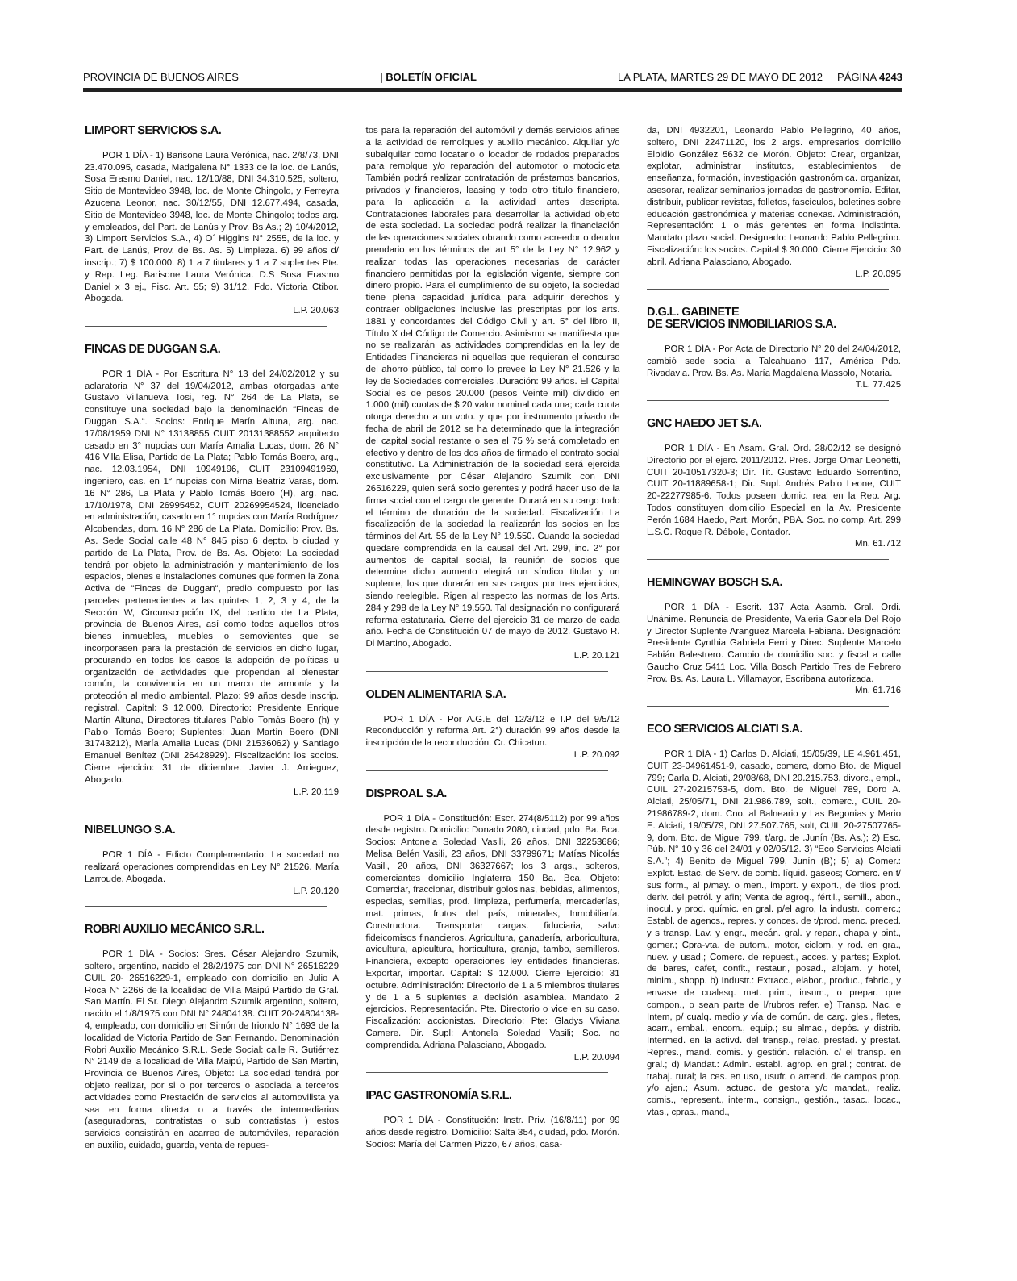PROVINCIA DE BUENOS AIRES | BOLETÍN OFICIAL LA PLATA, MARTES 29 DE MAYO DE 2012 PÁGINA 4243
LIMPORT SERVICIOS S.A.
POR 1 DÍA - 1) Barisone Laura Verónica, nac. 2/8/73, DNI 23.470.095, casada, Madgalena N° 1333 de la loc. de Lanús, Sosa Erasmo Daniel, nac. 12/10/88, DNI 34.310.525, soltero, Sitio de Montevideo 3948, loc. de Monte Chingolo, y Ferreyra Azucena Leonor, nac. 30/12/55, DNI 12.677.494, casada, Sitio de Montevideo 3948, loc. de Monte Chingolo; todos arg. y empleados, del Part. de Lanús y Prov. Bs As.; 2) 10/4/2012, 3) Limport Servicios S.A., 4) O´ Higgins N° 2555, de la loc. y Part. de Lanús, Prov. de Bs. As. 5) Limpieza. 6) 99 años d/ inscrip.; 7) $ 100.000. 8) 1 a 7 titulares y 1 a 7 suplentes Pte. y Rep. Leg. Barisone Laura Verónica. D.S Sosa Erasmo Daniel x 3 ej., Fisc. Art. 55; 9) 31/12. Fdo. Victoria Ctibor. Abogada.
L.P. 20.063
FINCAS DE DUGGAN S.A.
POR 1 DÍA - Por Escritura N° 13 del 24/02/2012 y su aclaratoria N° 37 del 19/04/2012, ambas otorgadas ante Gustavo Villanueva Tosi, reg. N° 264 de La Plata, se constituye una sociedad bajo la denominación “Fincas de Duggan S.A.“. Socios: Enrique Marín Altuna, arg. nac. 17/08/1959 DNI N° 13138855 CUIT 20131388552 arquitecto casado en 3° nupcias con María Amalia Lucas, dom. 26 N° 416 Villa Elisa, Partido de La Plata; Pablo Tomás Boero, arg., nac. 12.03.1954, DNI 10949196, CUIT 23109491969, ingeniero, cas. en 1° nupcias con Mirna Beatriz Varas, dom. 16 N° 286, La Plata y Pablo Tomás Boero (H), arg. nac. 17/10/1978, DNI 26995452, CUIT 20269954524, licenciado en administración, casado en 1° nupcias con María Rodríguez Alcobendas, dom. 16 N° 286 de La Plata. Domicilio: Prov. Bs. As. Sede Social calle 48 N° 845 piso 6 depto. b ciudad y partido de La Plata, Prov. de Bs. As. Objeto: La sociedad tendrá por objeto la administración y mantenimiento de los espacios, bienes e instalaciones comunes que formen la Zona Activa de “Fincas de Duggan“, predio compuesto por las parcelas pertenecientes a las quintas 1, 2, 3 y 4, de la Sección W, Circunscripción IX, del partido de La Plata, provincia de Buenos Aires, así como todos aquellos otros bienes inmuebles, muebles o semovientes que se incorporasen para la prestación de servicios en dicho lugar, procurando en todos los casos la adopción de políticas u organización de actividades que propendan al bienestar común, la convivencia en un marco de armonía y la protección al medio ambiental. Plazo: 99 años desde inscrip. registral. Capital: $ 12.000. Directorio: Presidente Enrique Martín Altuna, Directores titulares Pablo Tomás Boero (h) y Pablo Tomás Boero; Suplentes: Juan Martín Boero (DNI 31743212), María Amalia Lucas (DNI 21536062) y Santiago Emanuel Benítez (DNI 26428929). Fiscalización: los socios. Cierre ejercicio: 31 de diciembre. Javier J. Arrieguez, Abogado.
L.P. 20.119
NIBELUNGO S.A.
POR 1 DÍA - Edicto Complementario: La sociedad no realizará operaciones comprendidas en Ley N° 21526. María Larroude. Abogada.
L.P. 20.120
ROBRI AUXILIO MECÁNICO S.R.L.
POR 1 DÍA - Socios: Sres. César Alejandro Szumik, soltero, argentino, nacido el 28/2/1975 con DNI N° 26516229 CUIL 20- 26516229-1, empleado con domicilio en Julio A Roca N° 2266 de la localidad de Villa Maipú Partido de Gral. San Martín. El Sr. Diego Alejandro Szumik argentino, soltero, nacido el 1/8/1975 con DNI N° 24804138. CUIT 20-24804138-4, empleado, con domicilio en Simón de Iriondo N° 1693 de la localidad de Victoria Partido de San Fernando. Denominación Robri Auxilio Mecánico S.R.L. Sede Social: calle R. Gutiérrez N° 2149 de la localidad de Villa Maipú, Partido de San Martin, Provincia de Buenos Aires, Objeto: La sociedad tendrá por objeto realizar, por si o por terceros o asociada a terceros actividades como Prestación de servicios al automovilista ya sea en forma directa o a través de intermediarios (aseguradoras, contratistas o sub contratistas ) estos servicios consistirán en acarreo de automóviles, reparación en auxilio, cuidado, guarda, venta de repues-
tos para la reparación del automóvil y demás servicios afines a la actividad de remolques y auxilio mecánico. Alquilar y/o subalquilar como locatario o locador de rodados preparados para remolque y/o reparación del automotor o motocicleta También podrá realizar contratación de préstamos bancarios, privados y financieros, leasing y todo otro título financiero, para la aplicación a la actividad antes descripta. Contrataciones laborales para desarrollar la actividad objeto de esta sociedad. La sociedad podrá realizar la financiación de las operaciones sociales obrando como acreedor o deudor prendario en los términos del art 5° de la Ley N° 12.962 y realizar todas las operaciones necesarias de carácter financiero permitidas por la legislación vigente, siempre con dinero propio. Para el cumplimiento de su objeto, la sociedad tiene plena capacidad jurídica para adquirir derechos y contraer obligaciones inclusive las prescriptas por los arts. 1881 y concordantes del Código Civil y art. 5° del libro II, Título X del Código de Comercio. Asimismo se manifiesta que no se realizarán las actividades comprendidas en la ley de Entidades Financieras ni aquellas que requieran el concurso del ahorro público, tal como lo prevee la Ley N° 21.526 y la ley de Sociedades comerciales .Duración: 99 años. El Capital Social es de pesos 20.000 (pesos Veinte mil) dividido en 1.000 (mil) cuotas de $ 20 valor nominal cada una; cada cuota otorga derecho a un voto. y que por instrumento privado de fecha de abril de 2012 se ha determinado que la integración del capital social restante o sea el 75 % será completado en efectivo y dentro de los dos años de firmado el contrato social constitutivo. La Administración de la sociedad será ejercida exclusivamente por César Alejandro Szumik con DNI 26516229, quien será socio gerentes y podrá hacer uso de la firma social con el cargo de gerente. Durará en su cargo todo el término de duración de la sociedad. Fiscalización La fiscalización de la sociedad la realizarán los socios en los términos del Art. 55 de la Ley N° 19.550. Cuando la sociedad quedare comprendida en la causal del Art. 299, inc. 2° por aumentos de capital social, la reunión de socios que determine dicho aumento elegirá un síndico titular y un suplente, los que durarán en sus cargos por tres ejercicios, siendo reelegible. Rigen al respecto las normas de los Arts. 284 y 298 de la Ley N° 19.550. Tal designación no configurará reforma estatutaria. Cierre del ejercicio 31 de marzo de cada año. Fecha de Constitución 07 de mayo de 2012. Gustavo R. Di Martino, Abogado.
L.P. 20.121
OLDEN ALIMENTARIA S.A.
POR 1 DÍA - Por A.G.E del 12/3/12 e I.P del 9/5/12 Reconducción y reforma Art. 2°) duración 99 años desde la inscripción de la reconducción. Cr. Chicatun.
L.P. 20.092
DISPROAL S.A.
POR 1 DÍA - Constitución: Escr. 274(8/5112) por 99 años desde registro. Domicilio: Donado 2080, ciudad, pdo. Ba. Bca. Socios: Antonela Soledad Vasili, 26 años, DNI 32253686; Melisa Belén Vasili, 23 años, DNI 33799671; Matías Nicolás Vasili, 20 años, DNI 36327667; los 3 args., solteros, comerciantes domicilio Inglaterra 150 Ba. Bca. Objeto: Comerciar, fraccionar, distribuir golosinas, bebidas, alimentos, especias, semillas, prod. limpieza, perfumería, mercaderías, mat. primas, frutos del país, minerales, Inmobiliaría. Constructora. Transportar cargas. fiduciaria, salvo fideicomisos financieros. Agricultura, ganadería, arboricultura, avicultura, apicultura, horticultura, granja, tambo, semilleros. Financiera, excepto operaciones ley entidades financieras. Exportar, importar. Capital: $ 12.000. Cierre Ejercicio: 31 octubre. Administración: Directorio de 1 a 5 miembros titulares y de 1 a 5 suplentes a decisión asamblea. Mandato 2 ejercicios. Representación. Pte. Directorio o vice en su caso. Fiscalización: accionistas. Directorio: Pte: Gladys Viviana Camere. Dir. Supl: Antonela Soledad Vasili; Soc. no comprendida. Adriana Palasciano, Abogado.
L.P. 20.094
IPAC GASTRONOMÍA S.R.L.
POR 1 DÍA - Constitución: Instr. Priv. (16/8/11) por 99 años desde registro. Domicilio: Salta 354, ciudad, pdo. Morón. Socios: María del Carmen Pizzo, 67 años, casa-
da, DNI 4932201, Leonardo Pablo Pellegrino, 40 años, soltero, DNI 22471120, los 2 args. empresarios domicilio Elpidio González 5632 de Morón. Objeto: Crear, organizar, explotar, administrar institutos, establecimientos de enseñanza, formación, investigación gastronómica. organizar, asesorar, realizar seminarios jornadas de gastronomía. Editar, distribuir, publicar revistas, folletos, fascículos, boletines sobre educación gastronómica y materias conexas. Administración, Representación: 1 o más gerentes en forma indistinta. Mandato plazo social. Designado: Leonardo Pablo Pellegrino. Fiscalización: los socios. Capital $ 30.000. Cierre Ejercicio: 30 abril. Adriana Palasciano, Abogado.
L.P. 20.095
D.G.L. GABINETE
DE SERVICIOS INMOBILIARIOS S.A.
POR 1 DÍA - Por Acta de Directorio N° 20 del 24/04/2012, cambió sede social a Talcahuano 117, América Pdo. Rivadavia. Prov. Bs. As. María Magdalena Massolo, Notaria.
T.L. 77.425
GNC HAEDO JET S.A.
POR 1 DÍA - En Asam. Gral. Ord. 28/02/12 se designó Directorio por el ejerc. 2011/2012. Pres. Jorge Omar Leonetti, CUIT 20-10517320-3; Dir. Tit. Gustavo Eduardo Sorrentino, CUIT 20-11889658-1; Dir. Supl. Andrés Pablo Leone, CUIT 20-22277985-6. Todos poseen domic. real en la Rep. Arg. Todos constituyen domicilio Especial en la Av. Presidente Perón 1684 Haedo, Part. Morón, PBA. Soc. no comp. Art. 299 L.S.C. Roque R. Débole, Contador.
Mn. 61.712
HEMINGWAY BOSCH S.A.
POR 1 DÍA - Escrit. 137 Acta Asamb. Gral. Ordi. Unánime. Renuncia de Presidente, Valeria Gabriela Del Rojo y Director Suplente Aranguez Marcela Fabiana. Designación: Presidente Cynthia Gabriela Ferri y Direc. Suplente Marcelo Fabián Balestrero. Cambio de domicilio soc. y fiscal a calle Gaucho Cruz 5411 Loc. Villa Bosch Partido Tres de Febrero Prov. Bs. As. Laura L. Villamayor, Escribana autorizada.
Mn. 61.716
ECO SERVICIOS ALCIATI S.A.
POR 1 DÍA - 1) Carlos D. Alciati, 15/05/39, LE 4.961.451, CUIT 23-04961451-9, casado, comerc, domo Bto. de Miguel 799; Carla D. Alciati, 29/08/68, DNI 20.215.753, divorc., empl., CUIL 27-20215753-5, dom. Bto. de Miguel 789, Doro A. Alciati, 25/05/71, DNI 21.986.789, solt., comerc., CUIL 20-21986789-2, dom. Cno. al Balneario y Las Begonias y Mario E. Alciati, 19/05/79, DNI 27.507.765, solt, CUIL 20-27507765-9, dom. Bto. de Miguel 799, t/arg. de .Junín (Bs. As.); 2) Esc. Púb. N° 10 y 36 del 24/01 y 02/05/12. 3) “Eco Servicios Alciati S.A.”; 4) Benito de Miguel 799, Junín (B); 5) a) Comer.: Explot. Estac. de Serv. de comb. líquid. gaseos; Comerc. en t/ sus form., al p/may. o men., import. y export., de tilos prod. deriv. del petról. y afin; Venta de agroq., fértil., semill., abon., inocul. y prod. químic. en gral. p/el agro, la industr., comerc.; Establ. de agencs., repres. y conces. de t/prod. menc. preced. y s transp. Lav. y engr., mecán. gral. y repar., chapa y pint., gomer.; Cpra-vta. de autom., motor, ciclom. y rod. en gra., nuev. y usad.; Comerc. de repuest., acces. y partes; Explot. de bares, cafet, confit., restaur., posad., alojam. y hotel, minim., shopp. b) Industr.: Extracc., elabor., produc., fabric., y envase de cualesq. mat. prim., insum., o prepar. que compon., o sean parte de l/rubros refer. e) Transp. Nac. e Intem, p/ cualq. medio y vía de común. de carg. gles., fletes, acarr., embal., encom., equip.; su almac., depós. y distrib. Intermed. en la activd. del transp., relac. prestad. y prestat. Repres., mand. comis. y gestión. relación. c/ el transp. en gral.; d) Mandat.: Admin. establ. agrop. en gral.; contrat. de trabaj. rural; la ces. en uso, usufr. o arrend. de campos prop. y/o ajen.; Asum. actuac. de gestora y/o mandat., realiz. comis., represent., interm., consign., gestión., tasac., locac., vtas., cpras., mand.,